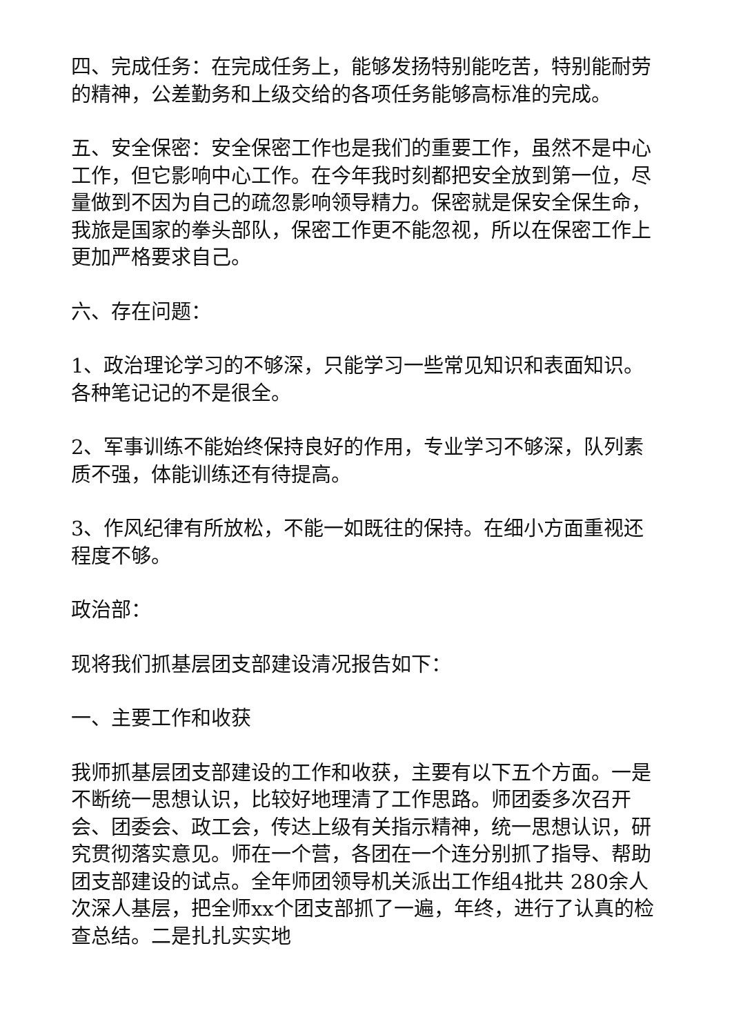四、完成任务：在完成任务上，能够发扬特别能吃苦，特别能耐劳的精神，公差勤务和上级交给的各项任务能够高标准的完成。
五、安全保密：安全保密工作也是我们的重要工作，虽然不是中心工作，但它影响中心工作。在今年我时刻都把安全放到第一位，尽量做到不因为自己的疏忽影响领导精力。保密就是保安全保生命，我旅是国家的拳头部队，保密工作更不能忽视，所以在保密工作上更加严格要求自己。
六、存在问题：
1、政治理论学习的不够深，只能学习一些常见知识和表面知识。各种笔记记的不是很全。
2、军事训练不能始终保持良好的作用，专业学习不够深，队列素质不强，体能训练还有待提高。
3、作风纪律有所放松，不能一如既往的保持。在细小方面重视还程度不够。
政治部：
现将我们抓基层团支部建设清况报告如下：
一、主要工作和收获
我师抓基层团支部建设的工作和收获，主要有以下五个方面。一是不断统一思想认识，比较好地理清了工作思路。师团委多次召开会、团委会、政工会，传达上级有关指示精神，统一思想认识，研究贯彻落实意见。师在一个营，各团在一个连分别抓了指导、帮助团支部建设的试点。全年师团领导机关派出工作组4批共 280余人次深人基层，把全师xx个团支部抓了一遍，年终，进行了认真的检查总结。二是扎扎实实地